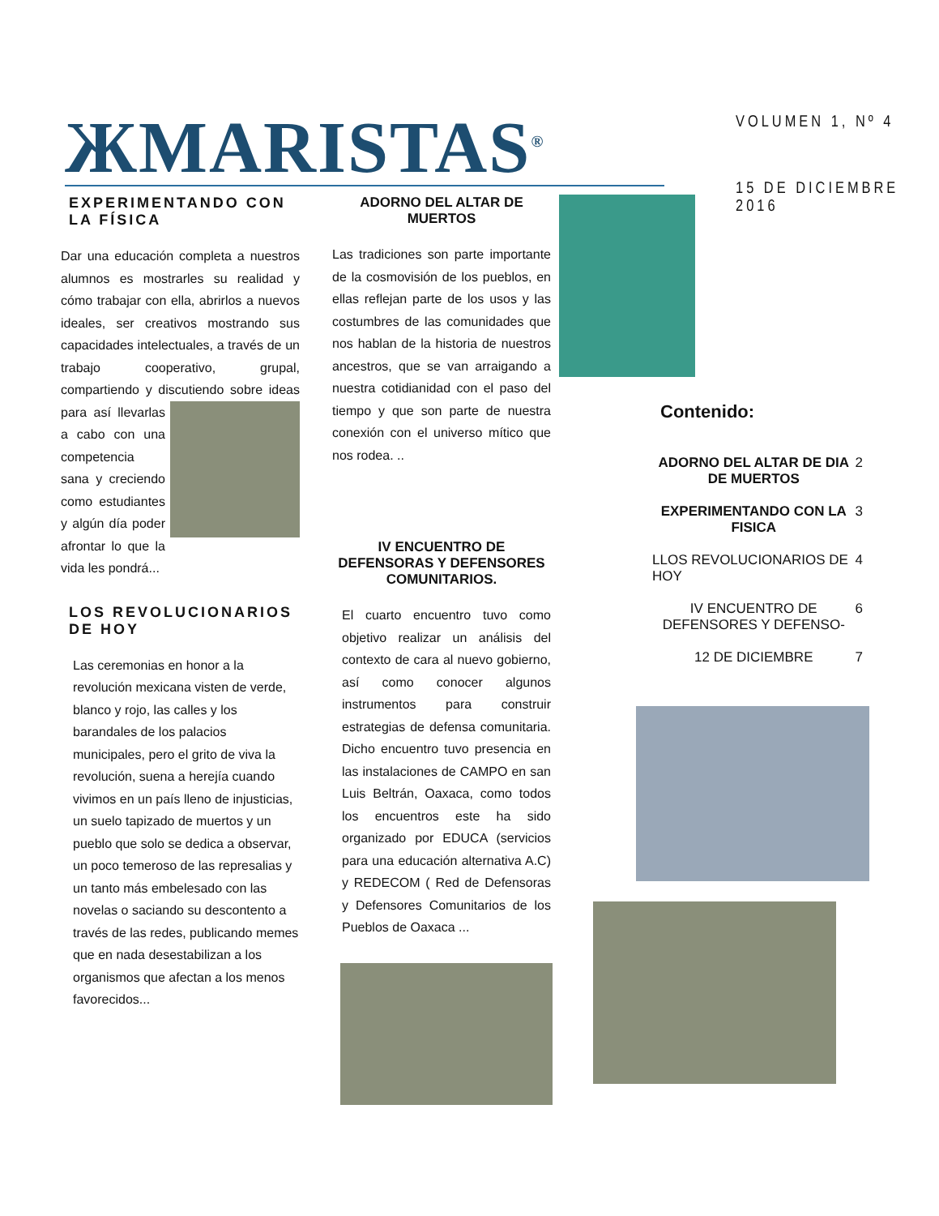ЖMARISTAS<sup>®</sup>
VOLUMEN 1, Nº 4
15 DE DICIEMBRE 2016
EXPERIMENTANDO CON LA FÍSICA
Dar una educación completa a nuestros alumnos es mostrarles su realidad y cómo trabajar con ella, abrirlos a nuevos ideales, ser creativos mostrando sus capacidades intelectuales, a través de un trabajo cooperativo, grupal, compartiendo y discutiendo sobre ideas para así llevarlas a cabo con una competencia sana y creciendo como estudiantes y algún día poder afrontar lo que la vida les pondrá...
LOS REVOLUCIONARIOS DE HOY
Las ceremonias en honor a la revolución mexicana visten de verde, blanco y rojo, las calles y los barandales de los palacios municipales, pero el grito de viva la revolución, suena a herejía cuando vivimos en un país lleno de injusticias, un suelo tapizado de muertos y un pueblo que solo se dedica a observar, un poco temeroso de las represalias y un tanto más embelesado con las novelas o saciando su descontento a través de las redes, publicando memes que en nada desestabilizan a los organismos que afectan a los menos favorecidos...
ADORNO DEL ALTAR DE MUERTOS
Las tradiciones son parte importante de la cosmovisión de los pueblos, en ellas reflejan parte de los usos y las costumbres de las comunidades que nos hablan de la historia de nuestros ancestros, que se van arraigando a nuestra cotidianidad con el paso del tiempo y que son parte de nuestra conexión con el universo mítico que nos rodea. ..
IV ENCUENTRO DE DEFENSORAS Y DEFENSORES COMUNITARIOS.
El cuarto encuentro tuvo como objetivo realizar un análisis del contexto de cara al nuevo gobierno, así como conocer algunos instrumentos para construir estrategias de defensa comunitaria. Dicho encuentro tuvo presencia en las instalaciones de CAMPO en san Luis Beltrán, Oaxaca, como todos los encuentros este ha sido organizado por EDUCA (servicios para una educación alternativa A.C) y REDECOM ( Red de Defensoras y Defensores Comunitarios de los Pueblos de Oaxaca ...
Contenido:
| ADORNO DEL ALTAR DE DIA DE MUERTOS | 2 |
| EXPERIMENTANDO CON LA FISICA | 3 |
| LLOS REVOLUCIONARIOS DE HOY | 4 |
| IV ENCUENTRO DE DEFENSORES Y DEFENSO- | 6 |
| 12 DE DICIEMBRE | 7 |